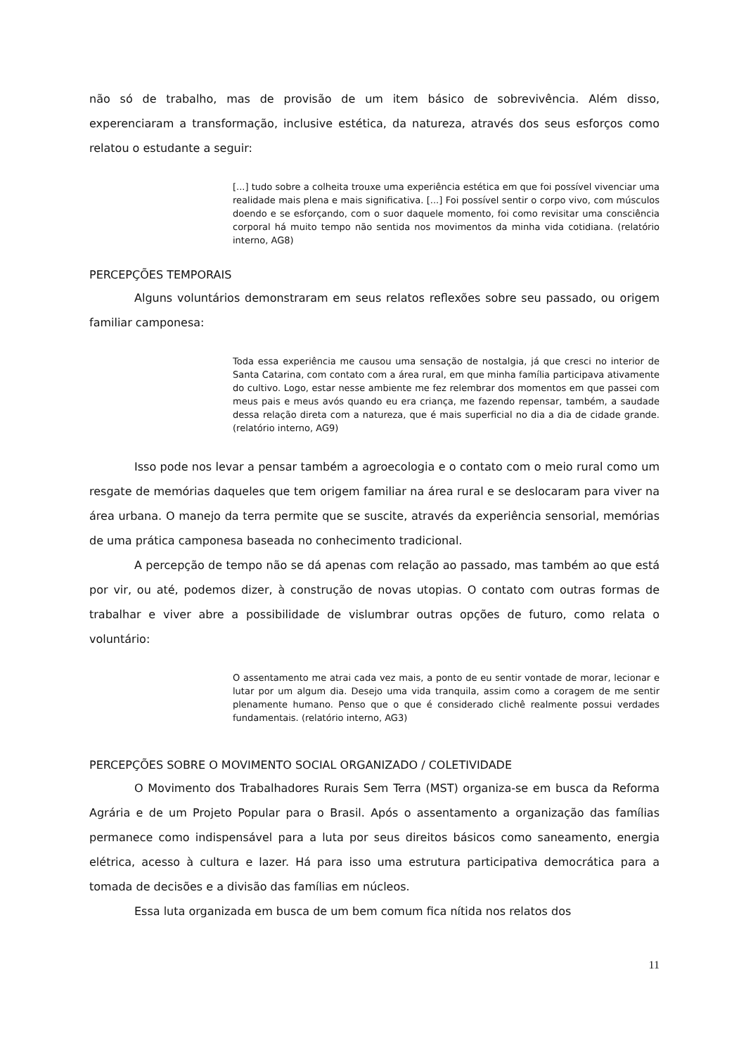não só de trabalho, mas de provisão de um item básico de sobrevivência. Além disso, experenciaram a transformação, inclusive estética, da natureza, através dos seus esforços como relatou o estudante a seguir:
[...] tudo sobre a colheita trouxe uma experiência estética em que foi possível vivenciar uma realidade mais plena e mais significativa. [...] Foi possível sentir o corpo vivo, com músculos doendo e se esforçando, com o suor daquele momento, foi como revisitar uma consciência corporal há muito tempo não sentida nos movimentos da minha vida cotidiana. (relatório interno, AG8)
PERCEPÇÕES TEMPORAIS
Alguns voluntários demonstraram em seus relatos reflexões sobre seu passado, ou origem familiar camponesa:
Toda essa experiência me causou uma sensação de nostalgia, já que cresci no interior de Santa Catarina, com contato com a área rural, em que minha família participava ativamente do cultivo. Logo, estar nesse ambiente me fez relembrar dos momentos em que passei com meus pais e meus avós quando eu era criança, me fazendo repensar, também, a saudade dessa relação direta com a natureza, que é mais superficial no dia a dia de cidade grande. (relatório interno, AG9)
Isso pode nos levar a pensar também a agroecologia e o contato com o meio rural como um resgate de memórias daqueles que tem origem familiar na área rural e se deslocaram para viver na área urbana. O manejo da terra permite que se suscite, através da experiência sensorial, memórias de uma prática camponesa baseada no conhecimento tradicional.
A percepção de tempo não se dá apenas com relação ao passado, mas também ao que está por vir, ou até, podemos dizer, à construção de novas utopias. O contato com outras formas de trabalhar e viver abre a possibilidade de vislumbrar outras opções de futuro, como relata o voluntário:
O assentamento me atrai cada vez mais, a ponto de eu sentir vontade de morar, lecionar e lutar por um algum dia. Desejo uma vida tranquila, assim como a coragem de me sentir plenamente humano. Penso que o que é considerado clichê realmente possui verdades fundamentais. (relatório interno, AG3)
PERCEPÇÕES SOBRE O MOVIMENTO SOCIAL ORGANIZADO / COLETIVIDADE
O Movimento dos Trabalhadores Rurais Sem Terra (MST) organiza-se em busca da Reforma Agrária e de um Projeto Popular para o Brasil. Após o assentamento a organização das famílias permanece como indispensável para a luta por seus direitos básicos como saneamento, energia elétrica, acesso à cultura e lazer. Há para isso uma estrutura participativa democrática para a tomada de decisões e a divisão das famílias em núcleos.
Essa luta organizada em busca de um bem comum fica nítida nos relatos dos
11